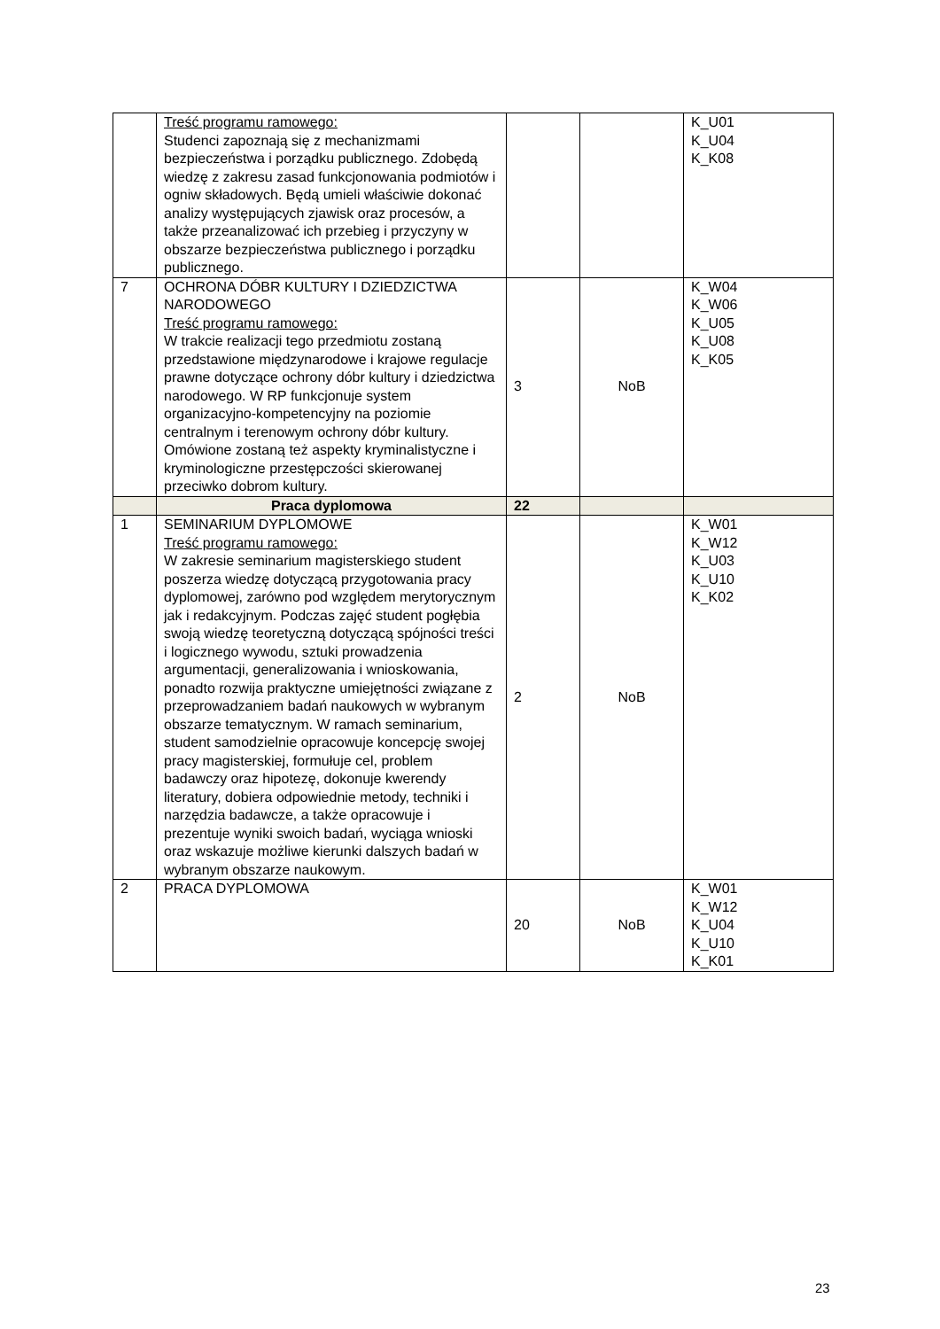| | Treść programu ramowego: Studenci zapoznają się z mechanizmami bezpieczeństwa i porządku publicznego. Zdobędą wiedzę z zakresu zasad funkcjonowania podmiotów i ogniw składowych. Będą umieli właściwie dokonać analizy występujących zjawisk oraz procesów, a także przeanalizować ich przebieg i przyczyny w obszarze bezpieczeństwa publicznego i porządku publicznego. | | | K_U01 K_U04 K_K08 |
| 7 | OCHRONA DÓBR KULTURY I DZIEDZICTWA NARODOWEGO Treść programu ramowego: W trakcie realizacji tego przedmiotu zostaną przedstawione międzynarodowe i krajowe regulacje prawne dotyczące ochrony dóbr kultury i dziedzictwa narodowego. W RP funkcjonuje system organizacyjno-kompetencyjny na poziomie centralnym i terenowym ochrony dóbr kultury. Omówione zostaną też aspekty kryminalistyczne i kryminologiczne przestępczości skierowanej przeciwko dobrom kultury. | 3 | NoB | K_W04 K_W06 K_U05 K_U08 K_K05 |
| | Praca dyplomowa | 22 | | |
| 1 | SEMINARIUM DYPLOMOWE Treść programu ramowego: W zakresie seminarium magisterskiego student poszerza wiedzę dotyczącą przygotowania pracy dyplomowej, zarówno pod względem merytorycznym jak i redakcyjnym. Podczas zajęć student pogłębia swoją wiedzę teoretyczną dotyczącą spójności treści i logicznego wywodu, sztuki prowadzenia argumentacji, generalizowania i wnioskowania, ponadto rozwija praktyczne umiejętności związane z przeprowadzaniem badań naukowych w wybranym obszarze tematycznym. W ramach seminarium, student samodzielnie opracowuje koncepcję swojej pracy magisterskiej, formułuje cel, problem badawczy oraz hipotezę, dokonuje kwerendy literatury, dobiera odpowiednie metody, techniki i narzędzia badawcze, a także opracowuje i prezentuje wyniki swoich badań, wyciąga wnioski oraz wskazuje możliwe kierunki dalszych badań w wybranym obszarze naukowym. | 2 | NoB | K_W01 K_W12 K_U03 K_U10 K_K02 |
| 2 | PRACA DYPLOMOWA | 20 | NoB | K_W01 K_W12 K_U04 K_U10 K_K01 |
23